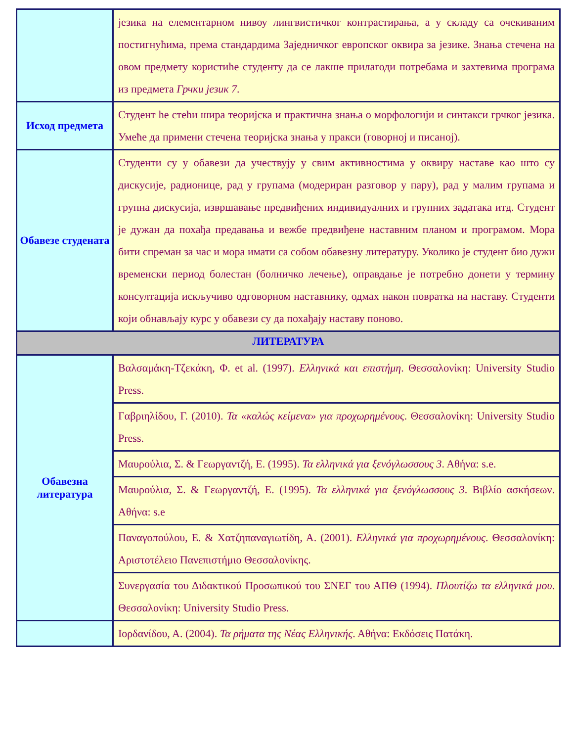| | језика на елементарном нивоу лингвистичког контрастирања, а у складу са очекиваним постигнућима, према стандардима Заједничког европског оквира за језике. Знања стечена на овом предмету користиће студенту да се лакше прилагоди потребама и захтевима програма из предмета Грчки језик 7 . |
| Исход предмета | Студент ће стећи шира теоријска и практична знања о морфологији и синтакси грчког језика. Умеће да примени стечена теоријска знања у пракси (говорној и писаној). |
| Обавезе студената | Студенти су у обавези да учествују у свим активностима у оквиру наставе као што су дискусије, радионице, рад у групама (модериран разговор у пару), рад у малим групама и групна дискусија, извршавање предвиђених индивидуалних и групних задатака итд. Студент је дужан да похађа предавања и вежбе предвиђене наставним планом и програмом. Мора бити спреман за час и мора имати са собом обавезну литературу. Уколико је студент био дужи временски период болестан (болничко лечење), оправдање је потребно донети у термину консултација искључиво одговорном наставнику, одмах након повратка на наставу. Студенти који обнављају курс у обавези су да похађају наставу поново. |
| ЛИТЕРАТУРА | |
| Обавезна литература | Βαλσαμάκη-Τζεκάκη, Φ. et al. (1997). Ελληνικά και επιστήμη . Θεσσαλονίκη: University Studio Press. |
| | Γαβριηλίδου, Γ. (2010). Τα «καλώς κείμενα» για προχωρημένους . Θεσσαλονίκη: University Studio Press. |
| | Μαυρούλια, Σ. & Γεωργαντζή, Ε. (1995). Τα ελληνικά για ξενόγλωσσους 3 . Αθήνα: s.e. |
| | Μαυρούλια, Σ. & Γεωργαντζή, Ε. (1995). Τα ελληνικά για ξενόγλωσσους 3 . Βιβλίο ασκήσεων. Αθήνα: s.e |
| | Παναγοπούλου, Ε. & Χατζηπαναγιωτίδη, Α. (2001). Ελληνικά για προχωρημένους . Θεσσαλονίκη: Αριστοτέλειο Πανεπιστήμιο Θεσσαλονίκης. |
| | Συνεργασία του Διδακτικού Προσωπικού του ΣΝΕΓ του ΑΠΘ (1994). Πλουτίζω τα ελληνικά μου . Θεσσαλονίκη: University Studio Press. |
| | Ιορδανίδου, Α. (2004). Τα ρήματα της Νέας Ελληνικής . Αθήνα: Εκδόσεις Πατάκη. |